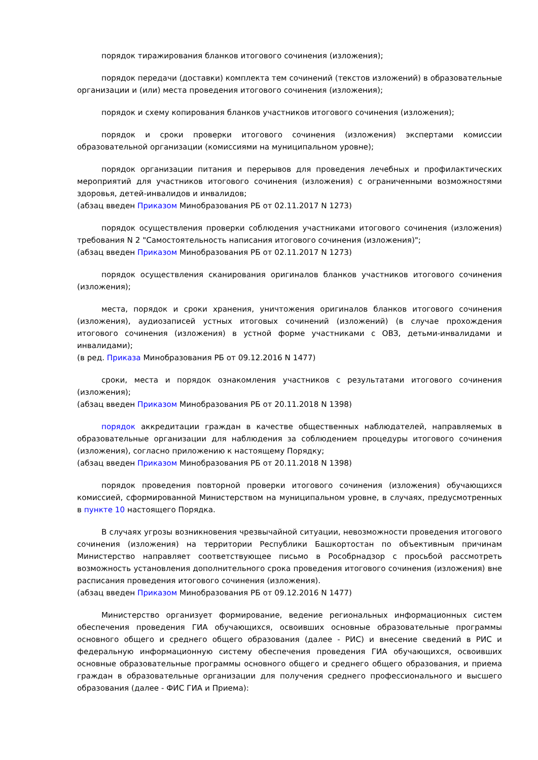порядок тиражирования бланков итогового сочинения (изложения);
порядок передачи (доставки) комплекта тем сочинений (текстов изложений) в образовательные организации и (или) места проведения итогового сочинения (изложения);
порядок и схему копирования бланков участников итогового сочинения (изложения);
порядок и сроки проверки итогового сочинения (изложения) экспертами комиссии образовательной организации (комиссиями на муниципальном уровне);
порядок организации питания и перерывов для проведения лечебных и профилактических мероприятий для участников итогового сочинения (изложения) с ограниченными возможностями здоровья, детей-инвалидов и инвалидов;
(абзац введен Приказом Минобразования РБ от 02.11.2017 N 1273)
порядок осуществления проверки соблюдения участниками итогового сочинения (изложения) требования N 2 "Самостоятельность написания итогового сочинения (изложения)";
(абзац введен Приказом Минобразования РБ от 02.11.2017 N 1273)
порядок осуществления сканирования оригиналов бланков участников итогового сочинения (изложения);
места, порядок и сроки хранения, уничтожения оригиналов бланков итогового сочинения (изложения), аудиозаписей устных итоговых сочинений (изложений) (в случае прохождения итогового сочинения (изложения) в устной форме участниками с ОВЗ, детьми-инвалидами и инвалидами);
(в ред. Приказа Минобразования РБ от 09.12.2016 N 1477)
сроки, места и порядок ознакомления участников с результатами итогового сочинения (изложения);
(абзац введен Приказом Минобразования РБ от 20.11.2018 N 1398)
порядок аккредитации граждан в качестве общественных наблюдателей, направляемых в образовательные организации для наблюдения за соблюдением процедуры итогового сочинения (изложения), согласно приложению к настоящему Порядку;
(абзац введен Приказом Минобразования РБ от 20.11.2018 N 1398)
порядок проведения повторной проверки итогового сочинения (изложения) обучающихся комиссией, сформированной Министерством на муниципальном уровне, в случаях, предусмотренных в пункте 10 настоящего Порядка.
В случаях угрозы возникновения чрезвычайной ситуации, невозможности проведения итогового сочинения (изложения) на территории Республики Башкортостан по объективным причинам Министерство направляет соответствующее письмо в Рособрнадзор с просьбой рассмотреть возможность установления дополнительного срока проведения итогового сочинения (изложения) вне расписания проведения итогового сочинения (изложения).
(абзац введен Приказом Минобразования РБ от 09.12.2016 N 1477)
Министерство организует формирование, ведение региональных информационных систем обеспечения проведения ГИА обучающихся, освоивших основные образовательные программы основного общего и среднего общего образования (далее - РИС) и внесение сведений в РИС и федеральную информационную систему обеспечения проведения ГИА обучающихся, освоивших основные образовательные программы основного общего и среднего общего образования, и приема граждан в образовательные организации для получения среднего профессионального и высшего образования (далее - ФИС ГИА и Приема):